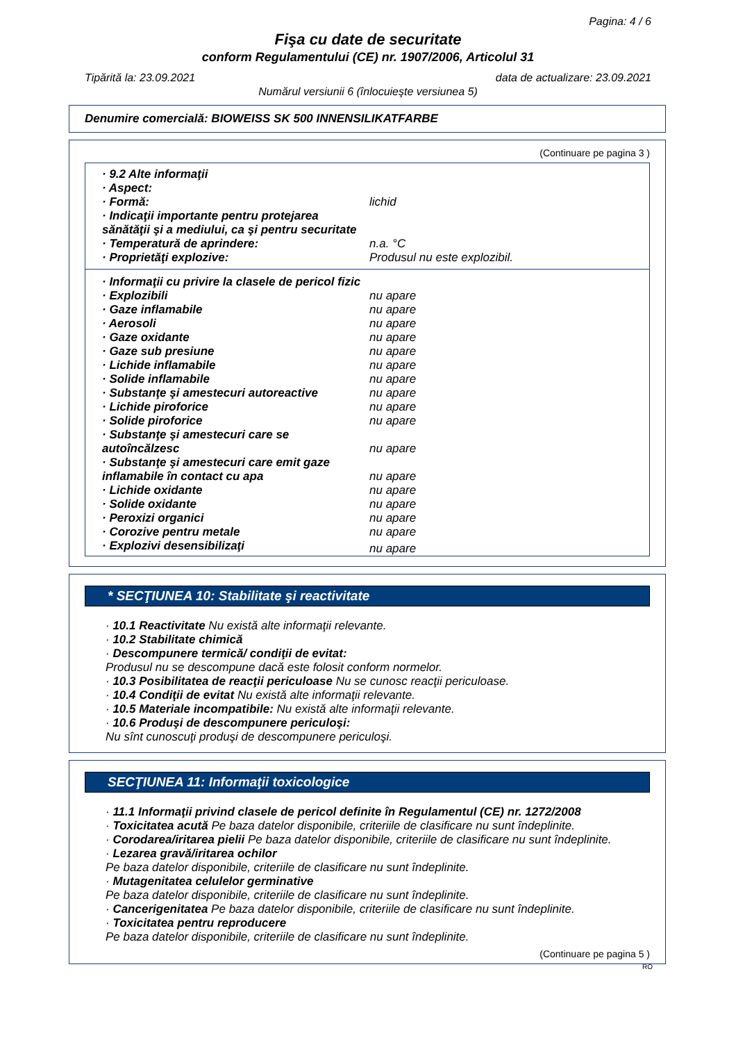Pagina: 4 / 6
Fişa cu date de securitate
conform Regulamentului (CE) nr. 1907/2006, Articolul 31
Tipărită la: 23.09.2021 data de actualizare: 23.09.2021
Numărul versiunii 6 (înlocuieşte versiunea 5)
Denumire comercială: BIOWEISS SK 500 INNENSILIKATFARBE
(Continuare pe pagina 3 )
| · 9.2 Alte informaţii | |
| · Aspect: | |
| · Formă: | lichid |
| · Indicaţii importante pentru protejarea sănătăţii şi a mediului, ca şi pentru securitate | |
| · Temperatură de aprindere: | n.a. °C |
| · Proprietăţi explozive: | Produsul nu este explozibil. |
| · Informaţii cu privire la clasele de pericol fizic | |
| · Explozibili | nu apare |
| · Gaze inflamabile | nu apare |
| · Aerosoli | nu apare |
| · Gaze oxidante | nu apare |
| · Gaze sub presiune | nu apare |
| · Lichide inflamabile | nu apare |
| · Solide inflamabile | nu apare |
| · Substanţe şi amestecuri autoreactive | nu apare |
| · Lichide piroforice | nu apare |
| · Solide piroforice | nu apare |
| · Substanţe şi amestecuri care se autoîncălzesc | nu apare |
| · Substanţe şi amestecuri care emit gaze inflamabile în contact cu apa | nu apare |
| · Lichide oxidante | nu apare |
| · Solide oxidante | nu apare |
| · Peroxizi organici | nu apare |
| · Corozive pentru metale | nu apare |
| · Explozivi desensibilizaţi | nu apare |
* SECŢIUNEA 10: Stabilitate şi reactivitate
· 10.1 Reactivitate Nu există alte informaţii relevante.
· 10.2 Stabilitate chimică
· Descompunere termică/ condiţii de evitat:
Produsul nu se descompune dacă este folosit conform normelor.
· 10.3 Posibilitatea de reacţii periculoase Nu se cunosc reacţii periculoase.
· 10.4 Condiţii de evitat Nu există alte informaţii relevante.
· 10.5 Materiale incompatibile: Nu există alte informaţii relevante.
· 10.6 Produşi de descompunere periculoşi:
Nu sînt cunoscuţi produşi de descompunere periculoşi.
SECŢIUNEA 11: Informaţii toxicologice
· 11.1 Informaţii privind clasele de pericol definite în Regulamentul (CE) nr. 1272/2008
· Toxicitatea acută Pe baza datelor disponibile, criteriile de clasificare nu sunt îndeplinite.
· Corodarea/iritarea pielii Pe baza datelor disponibile, criteriile de clasificare nu sunt îndeplinite.
· Lezarea gravă/iritarea ochilor
Pe baza datelor disponibile, criteriile de clasificare nu sunt îndeplinite.
· Mutagenitatea celulelor germinative
Pe baza datelor disponibile, criteriile de clasificare nu sunt îndeplinite.
· Cancerigenitatea Pe baza datelor disponibile, criteriile de clasificare nu sunt îndeplinite.
· Toxicitatea pentru reproducere
Pe baza datelor disponibile, criteriile de clasificare nu sunt îndeplinite.
(Continuare pe pagina 5 )
RO